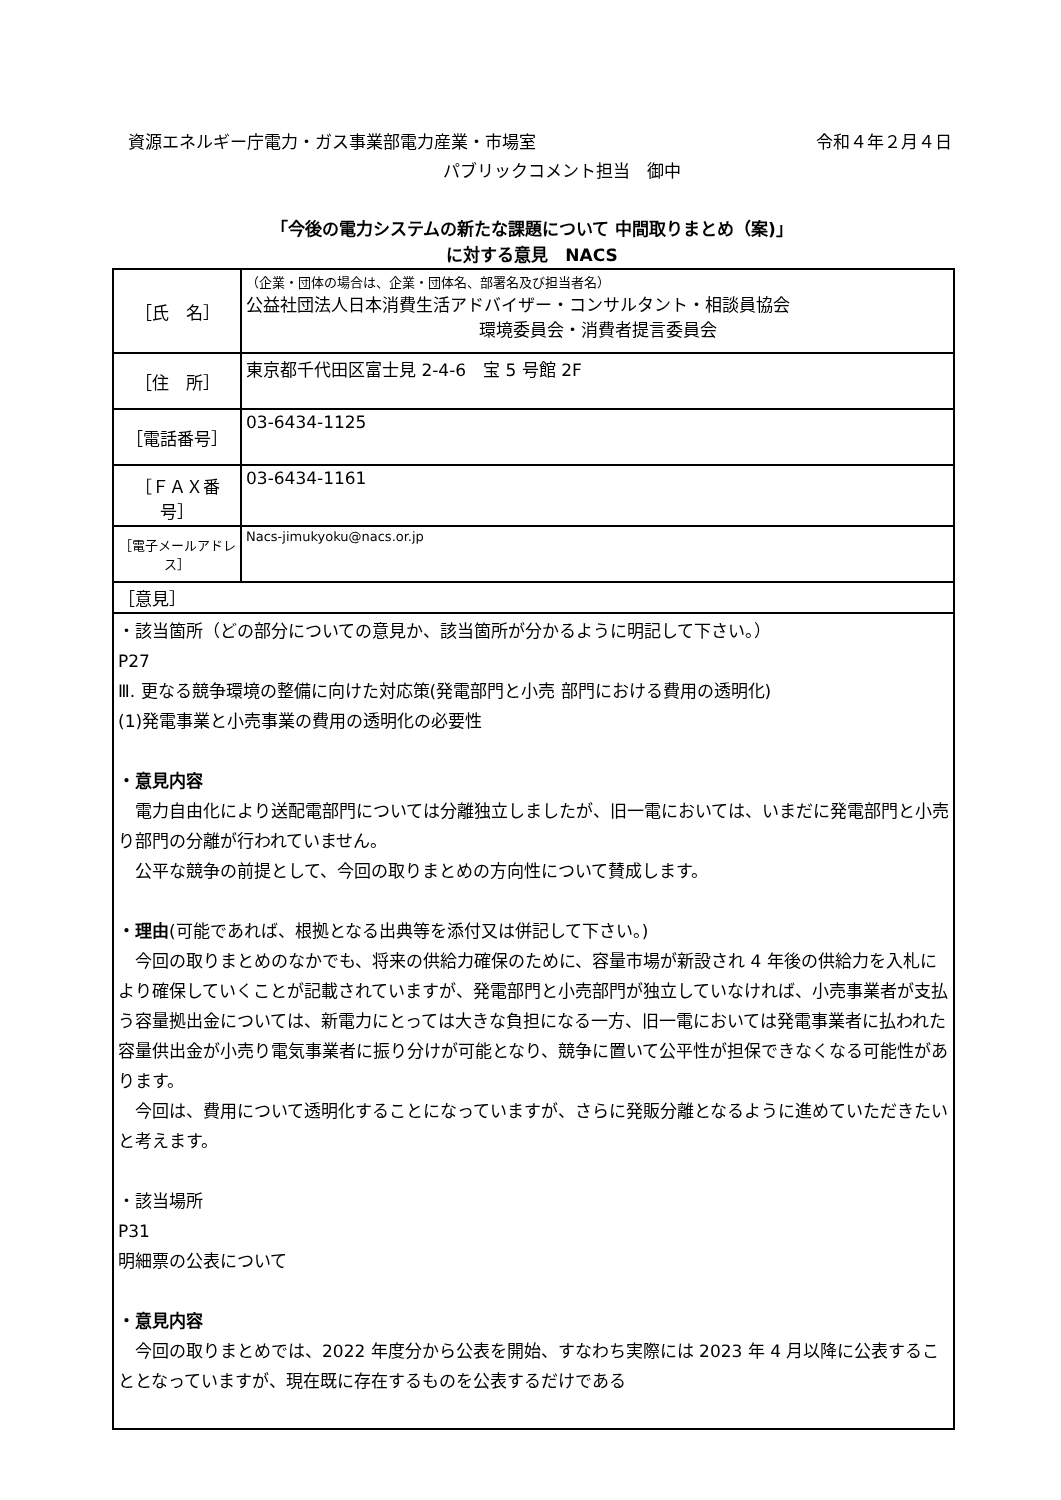資源エネルギー庁電力・ガス事業部電力産業・市場室 令和４年２月４日
パブリックコメント担当　御中
「今後の電力システムの新たな課題について 中間取りまとめ（案)」
に対する意見　NACS
| ［氏 名］ | （企業・団体の場合は、企業・団体名、部署名及び担当者名） 公益社団法人日本消費生活アドバイザー・コンサルタント・相談員協会 環境委員会・消費者提言委員会 |
| ［住 所］ | 東京都千代田区富士見 2-4-6 宝 5 号館 2F |
| ［電話番号］ | 03-6434-1125 |
| ［ＦＡＸ番号］ | 03-6434-1161 |
| ［電子メールアドレス］ | Nacs-jimukyoku@nacs.or.jp |
| ［意見］ | |
| ・該当箇所（どの部分についての意見か、該当箇所が分かるように明記して下さい。） P27 Ⅲ. 更なる競争環境の整備に向けた対応策(発電部門と小売 部門における費用の透明化) (1)発電事業と小売事業の費用の透明化の必要性 ・意見内容 電力自由化により送配電部門については分離独立しましたが、旧一電においては、いまだに発電部門と小売り部門の分離が行われていません。 公平な競争の前提として、今回の取りまとめの方向性について賛成します。 ・理由 (可能であれば、根拠となる出典等を添付又は併記して下さい。) 今回の取りまとめのなかでも、将来の供給力確保のために、容量市場が新設され 4 年後の供給力を入札により確保していくことが記載されていますが、発電部門と小売部門が独立していなければ、小売事業者が支払う容量拠出金については、新電力にとっては大きな負担になる一方、旧一電においては発電事業者に払われた容量供出金が小売り電気事業者に振り分けが可能となり、競争に置いて公平性が担保できなくなる可能性があります。 今回は、費用について透明化することになっていますが、さらに発販分離となるように進めていただきたいと考えます。 ・該当場所 P31 明細票の公表について ・意見内容 今回の取りまとめでは、2022 年度分から公表を開始、すなわち実際には 2023 年 4 月以降に公表することとなっていますが、現在既に存在するものを公表するだけである | |